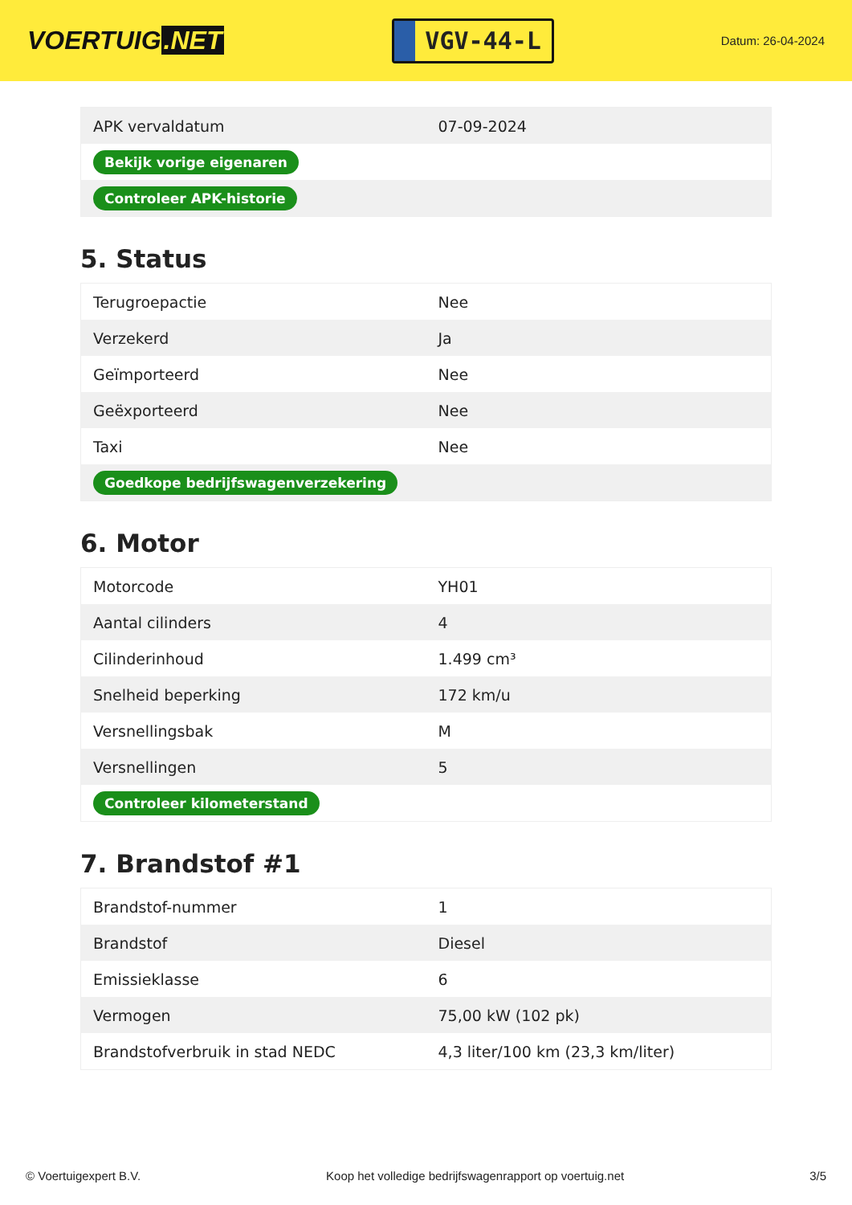VOERTUIG.NET
VGV-44-L
Datum: 26-04-2024
| APK vervaldatum | 07-09-2024 |
| Bekijk vorige eigenaren | |
| Controleer APK-historie | |
5. Status
| Terugroepactie | Nee |
| Verzekerd | Ja |
| Geïmporteerd | Nee |
| Geëxporteerd | Nee |
| Taxi | Nee |
| Goedkope bedrijfswagenverzekering | |
6. Motor
| Motorcode | YH01 |
| Aantal cilinders | 4 |
| Cilinderinhoud | 1.499 cm³ |
| Snelheid beperking | 172 km/u |
| Versnellingsbak | M |
| Versnellingen | 5 |
| Controleer kilometerstand | |
7. Brandstof #1
| Brandstof-nummer | 1 |
| Brandstof | Diesel |
| Emissieklasse | 6 |
| Vermogen | 75,00 kW (102 pk) |
| Brandstofverbruik in stad NEDC | 4,3 liter/100 km (23,3 km/liter) |
© Voertuigexpert B.V. Koop het volledige bedrijfswagenrapport op voertuig.net 3/5